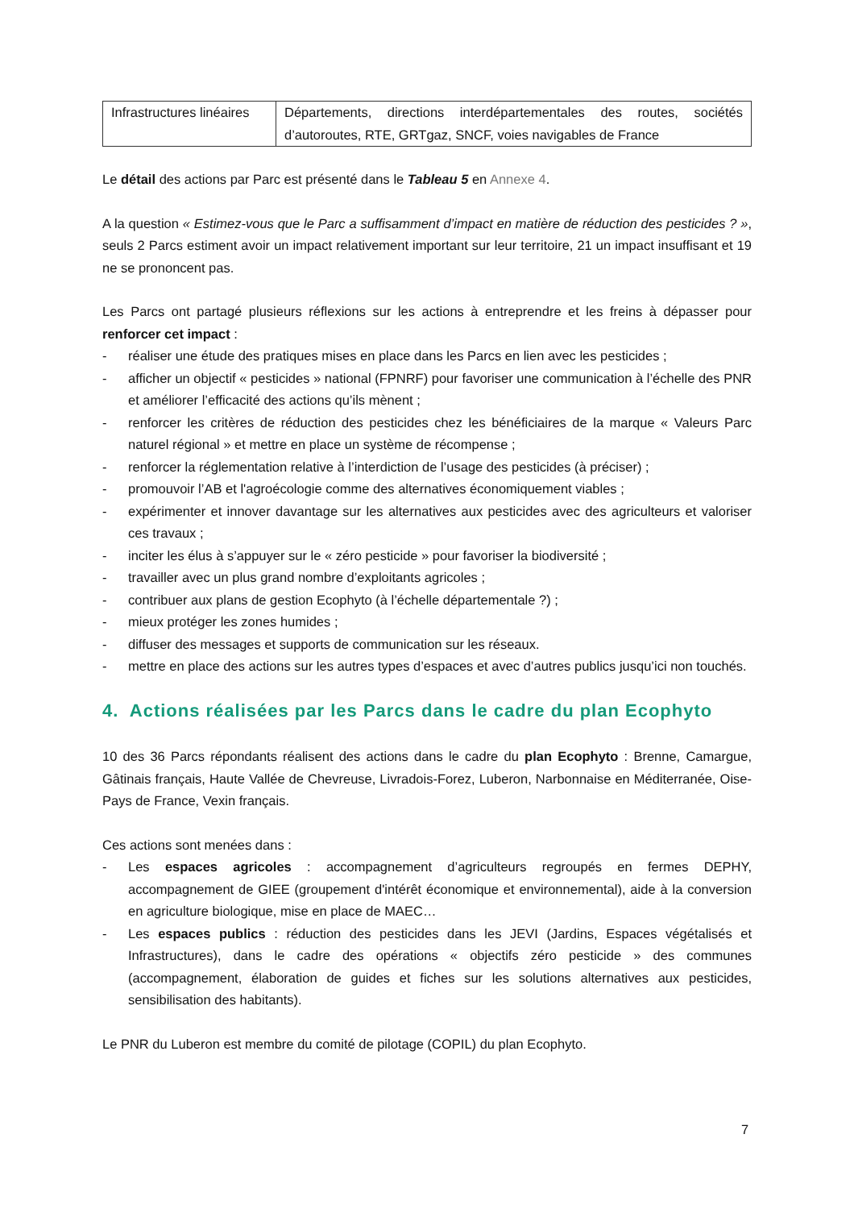| Infrastructures linéaires | Départements, directions interdépartementales des routes, sociétés d’autoroutes, RTE, GRTgaz, SNCF, voies navigables de France |
Le détail des actions par Parc est présenté dans le Tableau 5 en Annexe 4.
A la question « Estimez-vous que le Parc a suffisamment d’impact en matière de réduction des pesticides ? », seuls 2 Parcs estiment avoir un impact relativement important sur leur territoire, 21 un impact insuffisant et 19 ne se prononcent pas.
Les Parcs ont partagé plusieurs réflexions sur les actions à entreprendre et les freins à dépasser pour renforcer cet impact :
- réaliser une étude des pratiques mises en place dans les Parcs en lien avec les pesticides ;
- afficher un objectif « pesticides » national (FPNRF) pour favoriser une communication à l’échelle des PNR et améliorer l’efficacité des actions qu’ils mènent ;
- renforcer les critères de réduction des pesticides chez les bénéficiaires de la marque « Valeurs Parc naturel régional » et mettre en place un système de récompense ;
- renforcer la réglementation relative à l’interdiction de l’usage des pesticides (à préciser) ;
- promouvoir l’AB et l'agroécologie comme des alternatives économiquement viables ;
- expérimenter et innover davantage sur les alternatives aux pesticides avec des agriculteurs et valoriser ces travaux ;
- inciter les élus à s’appuyer sur le « zéro pesticide » pour favoriser la biodiversité ;
- travailler avec un plus grand nombre d’exploitants agricoles ;
- contribuer aux plans de gestion Ecophyto (à l’échelle départementale ?) ;
- mieux protéger les zones humides ;
- diffuser des messages et supports de communication sur les réseaux.
- mettre en place des actions sur les autres types d’espaces et avec d’autres publics jusqu’ici non touchés.
4. Actions réalisées par les Parcs dans le cadre du plan Ecophyto
10 des 36 Parcs répondants réalisent des actions dans le cadre du plan Ecophyto : Brenne, Camargue, Gâtinais français, Haute Vallée de Chevreuse, Livradois-Forez, Luberon, Narbonnaise en Méditerranée, Oise-Pays de France, Vexin français.
Ces actions sont menées dans :
- Les espaces agricoles : accompagnement d’agriculteurs regroupés en fermes DEPHY, accompagnement de GIEE (groupement d'intérêt économique et environnemental), aide à la conversion en agriculture biologique, mise en place de MAEC…
- Les espaces publics : réduction des pesticides dans les JEVI (Jardins, Espaces végétalisés et Infrastructures), dans le cadre des opérations « objectifs zéro pesticide » des communes (accompagnement, élaboration de guides et fiches sur les solutions alternatives aux pesticides, sensibilisation des habitants).
Le PNR du Luberon est membre du comité de pilotage (COPIL) du plan Ecophyto.
7